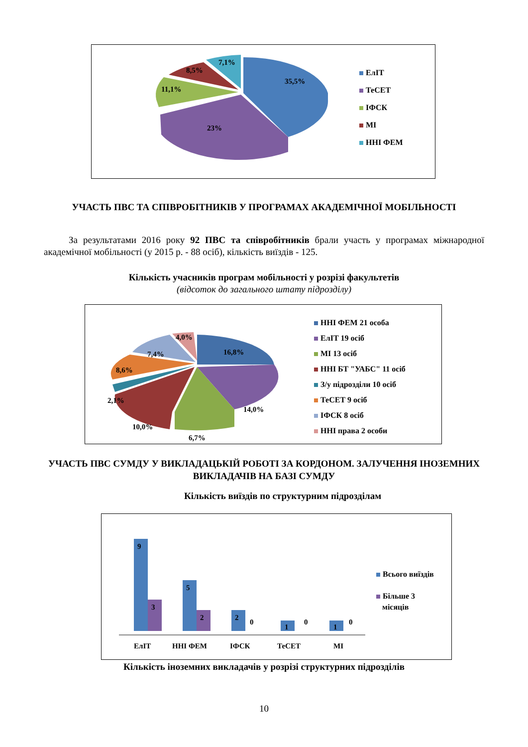35,5%
23%
11,1%
8,5%
7,1%
ЕлІТ
ТеСЕТ
ІФСК
МІ
ННІ ФЕМ
УЧАСТЬ ПВС ТА СПІВРОБІТНИКІВ У ПРОГРАМАХ АКАДЕМІЧНОЇ МОБІЛЬНОСТІ
За результатами 2016 року 92 ПВС та співробітників брали участь у програмах міжнародної академічної мобільності (у 2015 р. - 88 осіб), кількість виїздів - 125.
Кількість учасників програм мобільності у розрізі факультетів
(відсоток до загального штату підрозділу)
16,8%
14,0%
6,7%
10,0%
2,1%
8,6%
7,4%
4,0%
ННІ ФЕМ 21 особа
ЕлІТ 19 осіб
МІ 13 осіб
ННІ БТ "УАБС" 11 осіб
З/у підрозділи 10 осіб
ТеСЕТ 9 осіб
ІФСК 8 осіб
ННІ права 2 особи
УЧАСТЬ ПВС СУМДУ У ВИКЛАДАЦЬКІЙ РОБОТІ ЗА КОРДОНОМ. ЗАЛУЧЕННЯ ІНОЗЕМНИХ ВИКЛАДАЧІВ НА БАЗІ СУМДУ
Кількість виїздів по структурним підрозділам
9
3
5
2
2
0
1
0
1
0
ЕлІТ
ННІ ФЕМ
ІФСК
ТеСЕТ
МІ
Всього виїздів
Більше 3
місяців
Кількість іноземних викладачів у розрізі структурних підрозділів
10